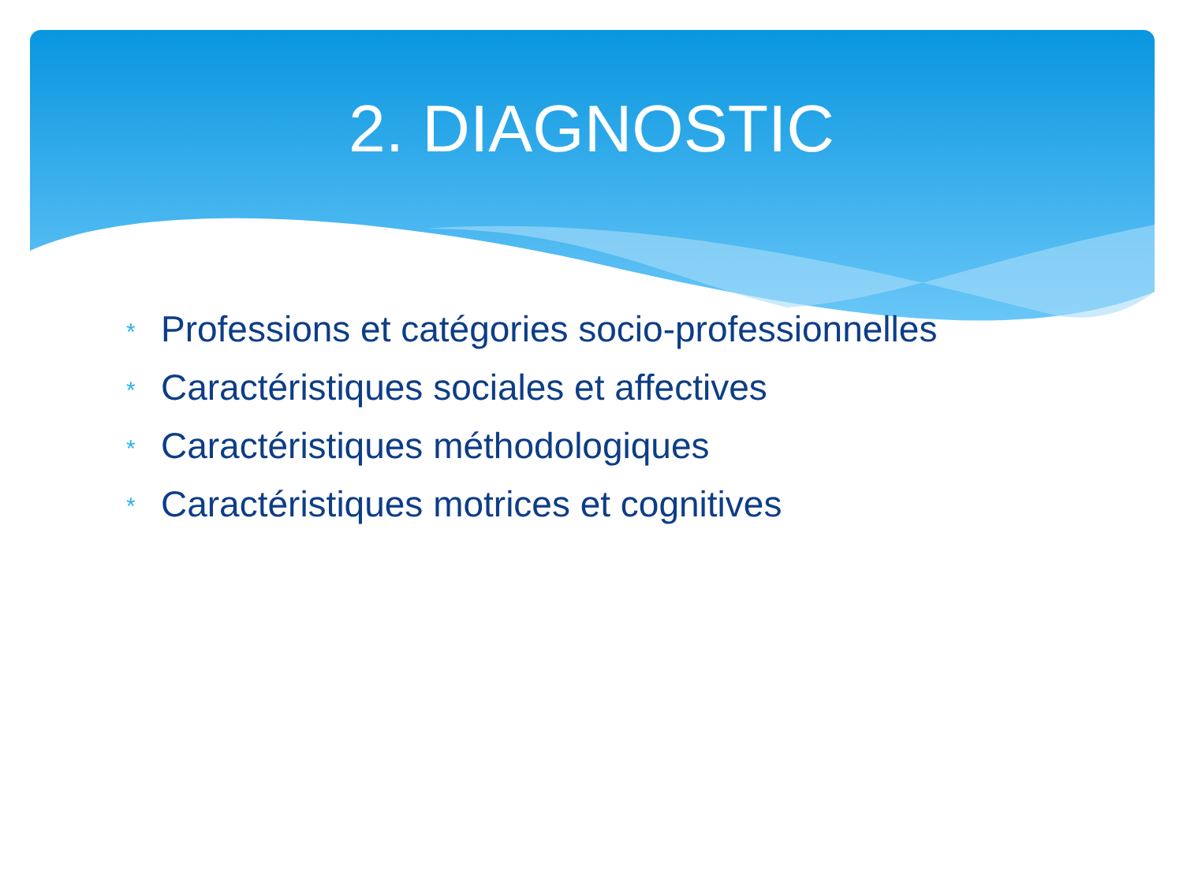2. DIAGNOSTIC
* Professions et catégories socio-professionnelles
* Caractéristiques sociales et affectives
* Caractéristiques méthodologiques
* Caractéristiques motrices et cognitives